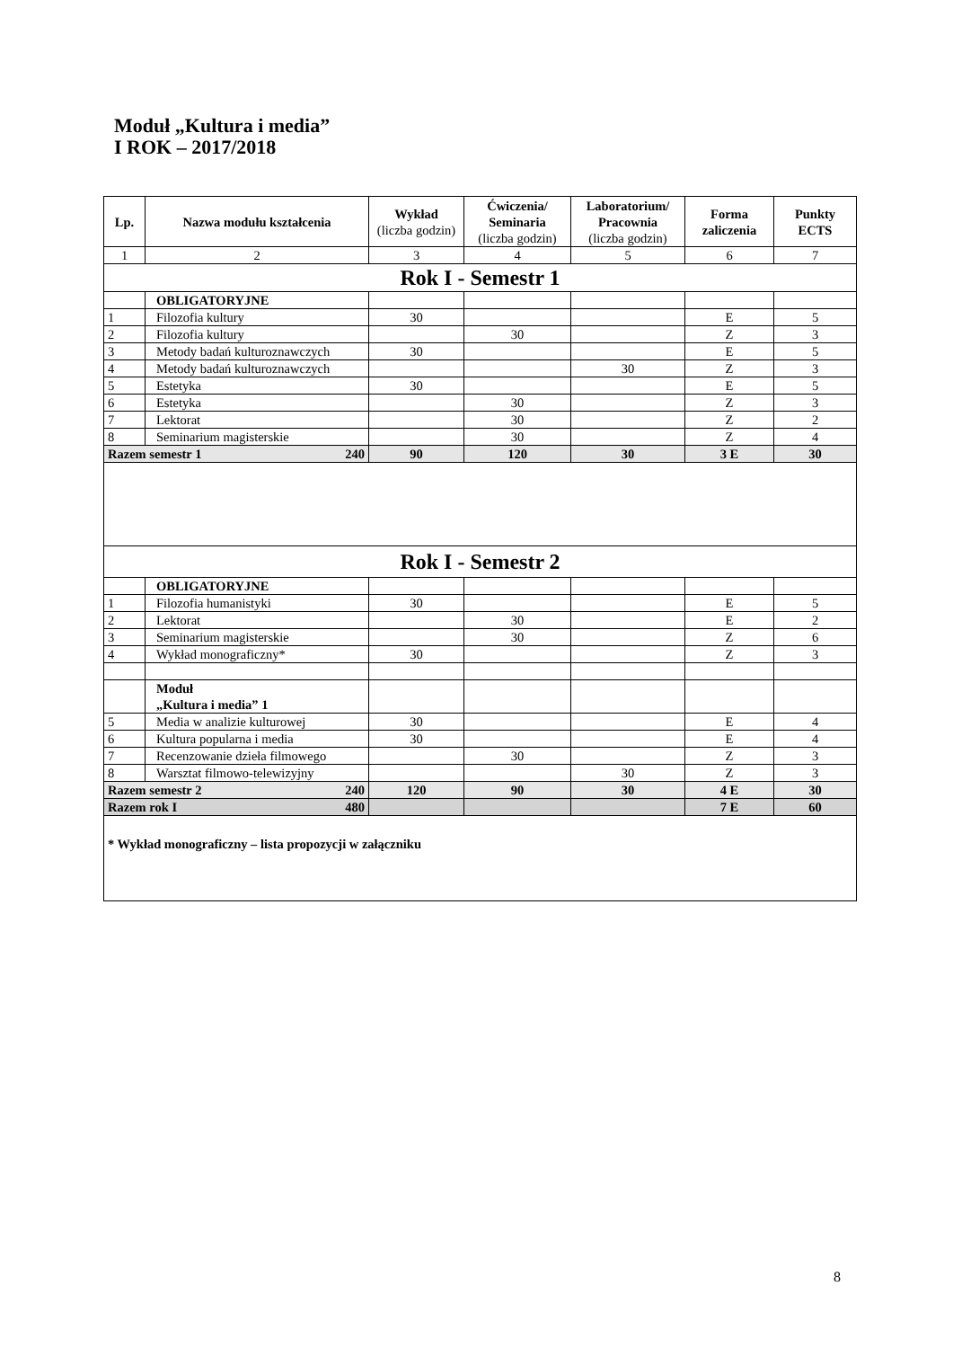Moduł „Kultura i media”
I ROK – 2017/2018
| Lp. | Nazwa modułu kształcenia | Wykład (liczba godzin) | Ćwiczenia/ Seminaria (liczba godzin) | Laboratorium/ Pracownia (liczba godzin) | Forma zaliczenia | Punkty ECTS |
| --- | --- | --- | --- | --- | --- | --- |
| 1 | 2 | 3 | 4 | 5 | 6 | 7 |
| Rok I - Semestr 1 | | | | | | |
| | OBLIGATORYJNE | | | | | |
| 1 | Filozofia kultury | 30 | | | E | 5 |
| 2 | Filozofia kultury | | 30 | | Z | 3 |
| 3 | Metody badań kulturoznawczych | 30 | | | E | 5 |
| 4 | Metody badań kulturoznawczych | | | 30 | Z | 3 |
| 5 | Estetyka | 30 | | | E | 5 |
| 6 | Estetyka | | 30 | | Z | 3 |
| 7 | Lektorat | | 30 | | Z | 2 |
| 8 | Seminarium magisterskie | | 30 | | Z | 4 |
| Razem semestr 1 240 | | 90 | 120 | 30 | 3 E | 30 |
| Rok I - Semestr 2 | | | | | | |
| | OBLIGATORYJNE | | | | | |
| 1 | Filozofia humanistyki | 30 | | | E | 5 |
| 2 | Lektorat | | 30 | | E | 2 |
| 3 | Seminarium magisterskie | | 30 | | Z | 6 |
| 4 | Wykład monograficzny* | 30 | | | Z | 3 |
| | Moduł „Kultura i media” 1 | | | | | |
| 5 | Media w analizie kulturowej | 30 | | | E | 4 |
| 6 | Kultura popularna i media | 30 | | | E | 4 |
| 7 | Recenzowanie dzieła filmowego | | 30 | | Z | 3 |
| 8 | Warsztat filmowo-telewizyjny | | | 30 | Z | 3 |
| Razem semestr 2 240 | | 120 | 90 | 30 | 4 E | 30 |
| Razem rok I 480 | | | | | 7 E | 60 |
| * Wykład monograficzny – lista propozycji w załączniku | | | | | | |
8